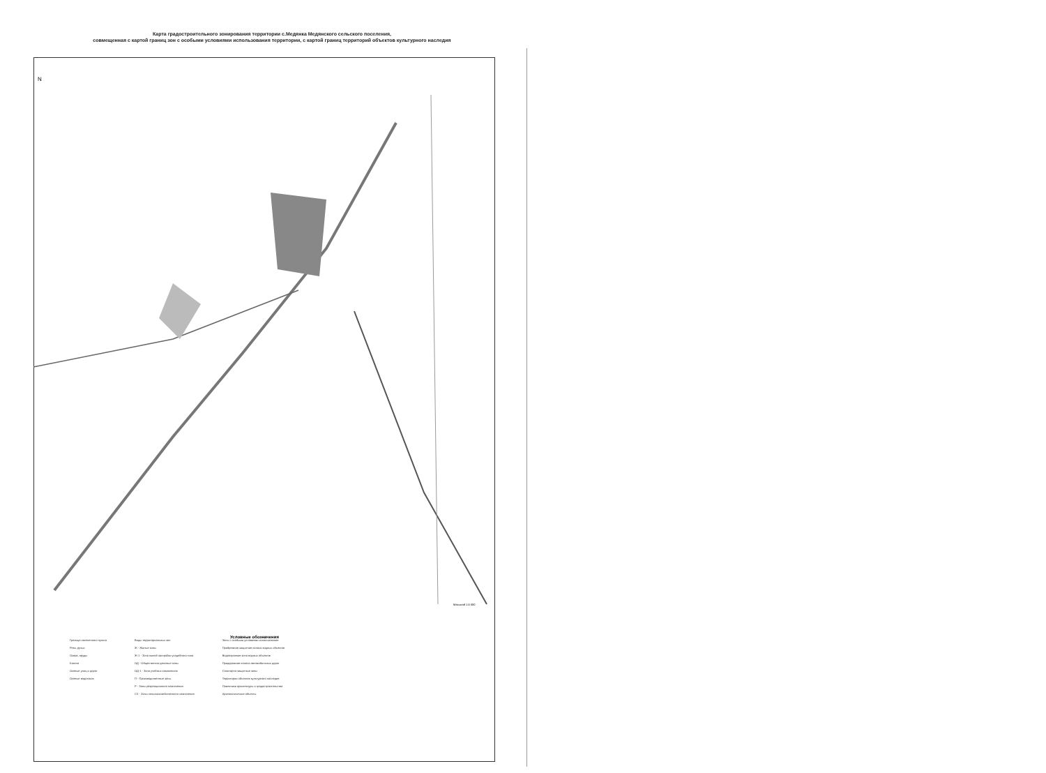Карта градостроительного зонирования территории с.Медянка Медянского сельского поселения,
совмещенная с картой границ зон с особыми условиями использования территории, с картой границ территорий объектов культурного наследия
N
Масштаб 1:5 000
Условные обозначения
Граница населенного пункта
Реки, ручьи
Озера, пруды
Болота
Осевые улиц и дорог
Осевые водотоков
Виды территориальных зон
Ж - Жилые зоны
Ж-1 - Зона жилой застройки усадебного типа
ОД - Общественно-деловые зоны
ОД-1 - Зона учебных комплексов
П - Производственные зоны
Р - Зоны рекреационного назначения
СХ - Зоны сельскохозяйственного назначения
Зоны с особыми условиями использования
Прибрежная защитная полоса водных объектов
Водоохранная зона водных объектов
Придорожная полоса автомобильных дорог
Санитарно-защитные зоны
Территории объектов культурного наследия
Памятники архитектуры и градостроительства
Археологические объекты